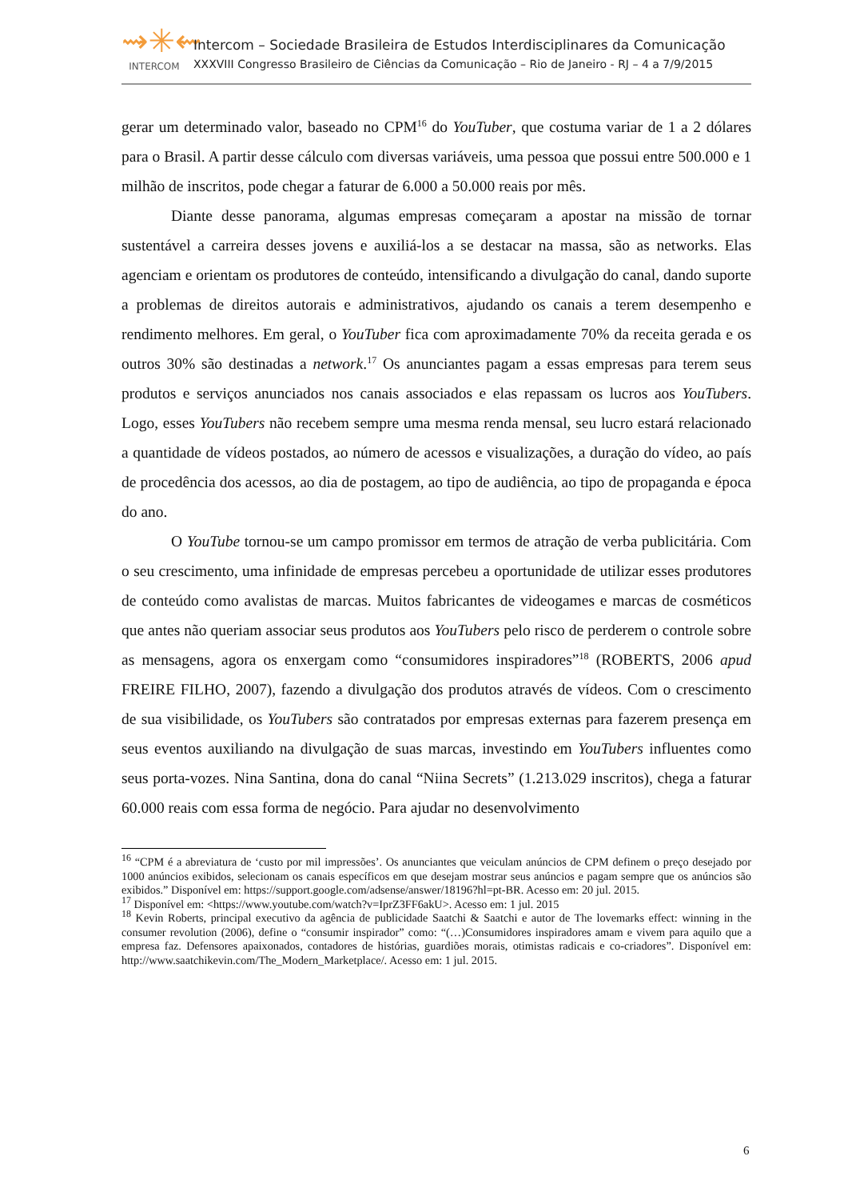⇝✳⇜
INTERCOM
Intercom – Sociedade Brasileira de Estudos Interdisciplinares da Comunicação
XXXVIII Congresso Brasileiro de Ciências da Comunicação – Rio de Janeiro - RJ – 4 a 7/9/2015
gerar um determinado valor, baseado no CPM<sup>16</sup> do YouTuber, que costuma variar de 1 a 2 dólares para o Brasil. A partir desse cálculo com diversas variáveis, uma pessoa que possui entre 500.000 e 1 milhão de inscritos, pode chegar a faturar de 6.000 a 50.000 reais por mês.
Diante desse panorama, algumas empresas começaram a apostar na missão de tornar sustentável a carreira desses jovens e auxiliá-los a se destacar na massa, são as networks. Elas agenciam e orientam os produtores de conteúdo, intensificando a divulgação do canal, dando suporte a problemas de direitos autorais e administrativos, ajudando os canais a terem desempenho e rendimento melhores. Em geral, o YouTuber fica com aproximadamente 70% da receita gerada e os outros 30% são destinadas a network.<sup>17</sup> Os anunciantes pagam a essas empresas para terem seus produtos e serviços anunciados nos canais associados e elas repassam os lucros aos YouTubers. Logo, esses YouTubers não recebem sempre uma mesma renda mensal, seu lucro estará relacionado a quantidade de vídeos postados, ao número de acessos e visualizações, a duração do vídeo, ao país de procedência dos acessos, ao dia de postagem, ao tipo de audiência, ao tipo de propaganda e época do ano.
O YouTube tornou-se um campo promissor em termos de atração de verba publicitária. Com o seu crescimento, uma infinidade de empresas percebeu a oportunidade de utilizar esses produtores de conteúdo como avalistas de marcas. Muitos fabricantes de videogames e marcas de cosméticos que antes não queriam associar seus produtos aos YouTubers pelo risco de perderem o controle sobre as mensagens, agora os enxergam como “consumidores inspiradores”<sup>18</sup> (ROBERTS, 2006 apud FREIRE FILHO, 2007), fazendo a divulgação dos produtos através de vídeos. Com o crescimento de sua visibilidade, os YouTubers são contratados por empresas externas para fazerem presença em seus eventos auxiliando na divulgação de suas marcas, investindo em YouTubers influentes como seus porta-vozes. Nina Santina, dona do canal “Niina Secrets” (1.213.029 inscritos), chega a faturar 60.000 reais com essa forma de negócio. Para ajudar no desenvolvimento
<sup>16</sup> “CPM é a abreviatura de ‘custo por mil impressões’. Os anunciantes que veiculam anúncios de CPM definem o preço desejado por 1000 anúncios exibidos, selecionam os canais específicos em que desejam mostrar seus anúncios e pagam sempre que os anúncios são exibidos.” Disponível em: https://support.google.com/adsense/answer/18196?hl=pt-BR. Acesso em: 20 jul. 2015.
<sup>17</sup> Disponível em: <https://www.youtube.com/watch?v=IprZ3FF6akU>. Acesso em: 1 jul. 2015
<sup>18</sup> Kevin Roberts, principal executivo da agência de publicidade Saatchi & Saatchi e autor de The lovemarks effect: winning in the consumer revolution (2006), define o “consumir inspirador” como: “(…)Consumidores inspiradores amam e vivem para aquilo que a empresa faz. Defensores apaixonados, contadores de histórias, guardiões morais, otimistas radicais e co-criadores”. Disponível em: http://www.saatchikevin.com/The_Modern_Marketplace/. Acesso em: 1 jul. 2015.
6